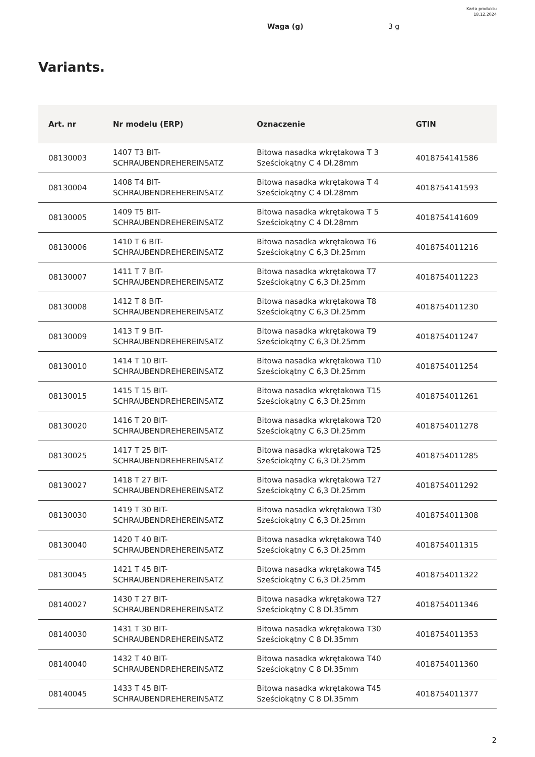Karta produktu
18.12.2024
Waga (g) 3 g
Variants.
| Art. nr | Nr modelu (ERP) | Oznaczenie | GTIN |
| --- | --- | --- | --- |
| 08130003 | 1407 T3 BIT- SCHRAUBENDREHEREINSATZ | Bitowa nasadka wkrętakowa T 3 Sześciokątny C 4 Dł.28mm | 4018754141586 |
| 08130004 | 1408 T4 BIT- SCHRAUBENDREHEREINSATZ | Bitowa nasadka wkrętakowa T 4 Sześciokątny C 4 Dł.28mm | 4018754141593 |
| 08130005 | 1409 T5 BIT- SCHRAUBENDREHEREINSATZ | Bitowa nasadka wkrętakowa T 5 Sześciokątny C 4 Dł.28mm | 4018754141609 |
| 08130006 | 1410 T 6 BIT- SCHRAUBENDREHEREINSATZ | Bitowa nasadka wkrętakowa T6 Sześciokątny C 6,3 Dł.25mm | 4018754011216 |
| 08130007 | 1411 T 7 BIT- SCHRAUBENDREHEREINSATZ | Bitowa nasadka wkrętakowa T7 Sześciokątny C 6,3 Dł.25mm | 4018754011223 |
| 08130008 | 1412 T 8 BIT- SCHRAUBENDREHEREINSATZ | Bitowa nasadka wkrętakowa T8 Sześciokątny C 6,3 Dł.25mm | 4018754011230 |
| 08130009 | 1413 T 9 BIT- SCHRAUBENDREHEREINSATZ | Bitowa nasadka wkrętakowa T9 Sześciokątny C 6,3 Dł.25mm | 4018754011247 |
| 08130010 | 1414 T 10 BIT- SCHRAUBENDREHEREINSATZ | Bitowa nasadka wkrętakowa T10 Sześciokątny C 6,3 Dł.25mm | 4018754011254 |
| 08130015 | 1415 T 15 BIT- SCHRAUBENDREHEREINSATZ | Bitowa nasadka wkrętakowa T15 Sześciokątny C 6,3 Dł.25mm | 4018754011261 |
| 08130020 | 1416 T 20 BIT- SCHRAUBENDREHEREINSATZ | Bitowa nasadka wkrętakowa T20 Sześciokątny C 6,3 Dł.25mm | 4018754011278 |
| 08130025 | 1417 T 25 BIT- SCHRAUBENDREHEREINSATZ | Bitowa nasadka wkrętakowa T25 Sześciokątny C 6,3 Dł.25mm | 4018754011285 |
| 08130027 | 1418 T 27 BIT- SCHRAUBENDREHEREINSATZ | Bitowa nasadka wkrętakowa T27 Sześciokątny C 6,3 Dł.25mm | 4018754011292 |
| 08130030 | 1419 T 30 BIT- SCHRAUBENDREHEREINSATZ | Bitowa nasadka wkrętakowa T30 Sześciokątny C 6,3 Dł.25mm | 4018754011308 |
| 08130040 | 1420 T 40 BIT- SCHRAUBENDREHEREINSATZ | Bitowa nasadka wkrętakowa T40 Sześciokątny C 6,3 Dł.25mm | 4018754011315 |
| 08130045 | 1421 T 45 BIT- SCHRAUBENDREHEREINSATZ | Bitowa nasadka wkrętakowa T45 Sześciokątny C 6,3 Dł.25mm | 4018754011322 |
| 08140027 | 1430 T 27 BIT- SCHRAUBENDREHEREINSATZ | Bitowa nasadka wkrętakowa T27 Sześciokątny C 8 Dł.35mm | 4018754011346 |
| 08140030 | 1431 T 30 BIT- SCHRAUBENDREHEREINSATZ | Bitowa nasadka wkrętakowa T30 Sześciokątny C 8 Dł.35mm | 4018754011353 |
| 08140040 | 1432 T 40 BIT- SCHRAUBENDREHEREINSATZ | Bitowa nasadka wkrętakowa T40 Sześciokątny C 8 Dł.35mm | 4018754011360 |
| 08140045 | 1433 T 45 BIT- SCHRAUBENDREHEREINSATZ | Bitowa nasadka wkrętakowa T45 Sześciokątny C 8 Dł.35mm | 4018754011377 |
2